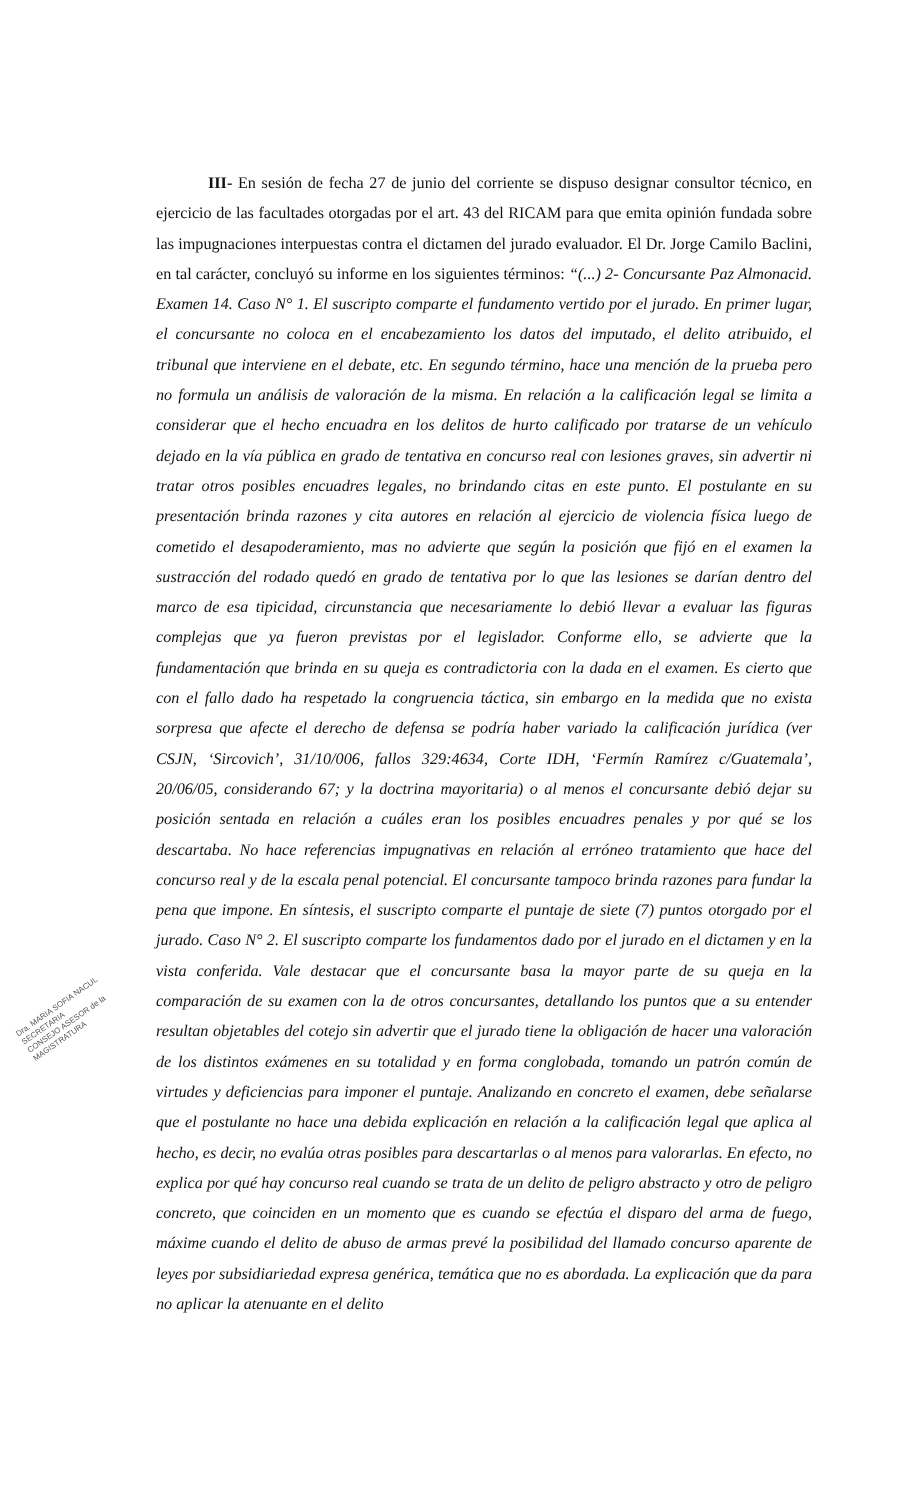III- En sesión de fecha 27 de junio del corriente se dispuso designar consultor técnico, en ejercicio de las facultades otorgadas por el art. 43 del RICAM para que emita opinión fundada sobre las impugnaciones interpuestas contra el dictamen del jurado evaluador. El Dr. Jorge Camilo Baclini, en tal carácter, concluyó su informe en los siguientes términos: “(...) 2- Concursante Paz Almonacid. Examen 14. Caso N° 1. El suscripto comparte el fundamento vertido por el jurado. En primer lugar, el concursante no coloca en el encabezamiento los datos del imputado, el delito atribuido, el tribunal que interviene en el debate, etc. En segundo término, hace una mención de la prueba pero no formula un análisis de valoración de la misma. En relación a la calificación legal se limita a considerar que el hecho encuadra en los delitos de hurto calificado por tratarse de un vehículo dejado en la vía pública en grado de tentativa en concurso real con lesiones graves, sin advertir ni tratar otros posibles encuadres legales, no brindando citas en este punto. El postulante en su presentación brinda razones y cita autores en relación al ejercicio de violencia física luego de cometido el desapoderamiento, mas no advierte que según la posición que fijó en el examen la sustracción del rodado quedó en grado de tentativa por lo que las lesiones se darían dentro del marco de esa tipicidad, circunstancia que necesariamente lo debió llevar a evaluar las figuras complejas que ya fueron previstas por el legislador. Conforme ello, se advierte que la fundamentación que brinda en su queja es contradictoria con la dada en el examen. Es cierto que con el fallo dado ha respetado la congruencia táctica, sin embargo en la medida que no exista sorpresa que afecte el derecho de defensa se podría haber variado la calificación jurídica (ver CSJN, ‘Sircovich’, 31/10/006, fallos 329:4634, Corte IDH, ‘Fermín Ramírez c/Guatemala’, 20/06/05, considerando 67; y la doctrina mayoritaria) o al menos el concursante debió dejar su posición sentada en relación a cuáles eran los posibles encuadres penales y por qué se los descartaba. No hace referencias impugnativas en relación al erróneo tratamiento que hace del concurso real y de la escala penal potencial. El concursante tampoco brinda razones para fundar la pena que impone. En síntesis, el suscripto comparte el puntaje de siete (7) puntos otorgado por el jurado. Caso N° 2. El suscripto comparte los fundamentos dado por el jurado en el dictamen y en la vista conferida. Vale destacar que el concursante basa la mayor parte de su queja en la comparación de su examen con la de otros concursantes, detallando los puntos que a su entender resultan objetables del cotejo sin advertir que el jurado tiene la obligación de hacer una valoración de los distintos exámenes en su totalidad y en forma conglobada, tomando un patrón común de virtudes y deficiencias para imponer el puntaje. Analizando en concreto el examen, debe señalarse que el postulante no hace una debida explicación en relación a la calificación legal que aplica al hecho, es decir, no evalúa otras posibles para descartarlas o al menos para valorarlas. En efecto, no explica por qué hay concurso real cuando se trata de un delito de peligro abstracto y otro de peligro concreto, que coinciden en un momento que es cuando se efectúa el disparo del arma de fuego, máxime cuando el delito de abuso de armas prevé la posibilidad del llamado concurso aparente de leyes por subsidiariedad expresa genérica, temática que no es abordada. La explicación que da para no aplicar la atenuante en el delito
Dra. MARIA SOFIA NACUL
SECRETARIA
CONSEJO ASESOR de la MAGISTRATURA